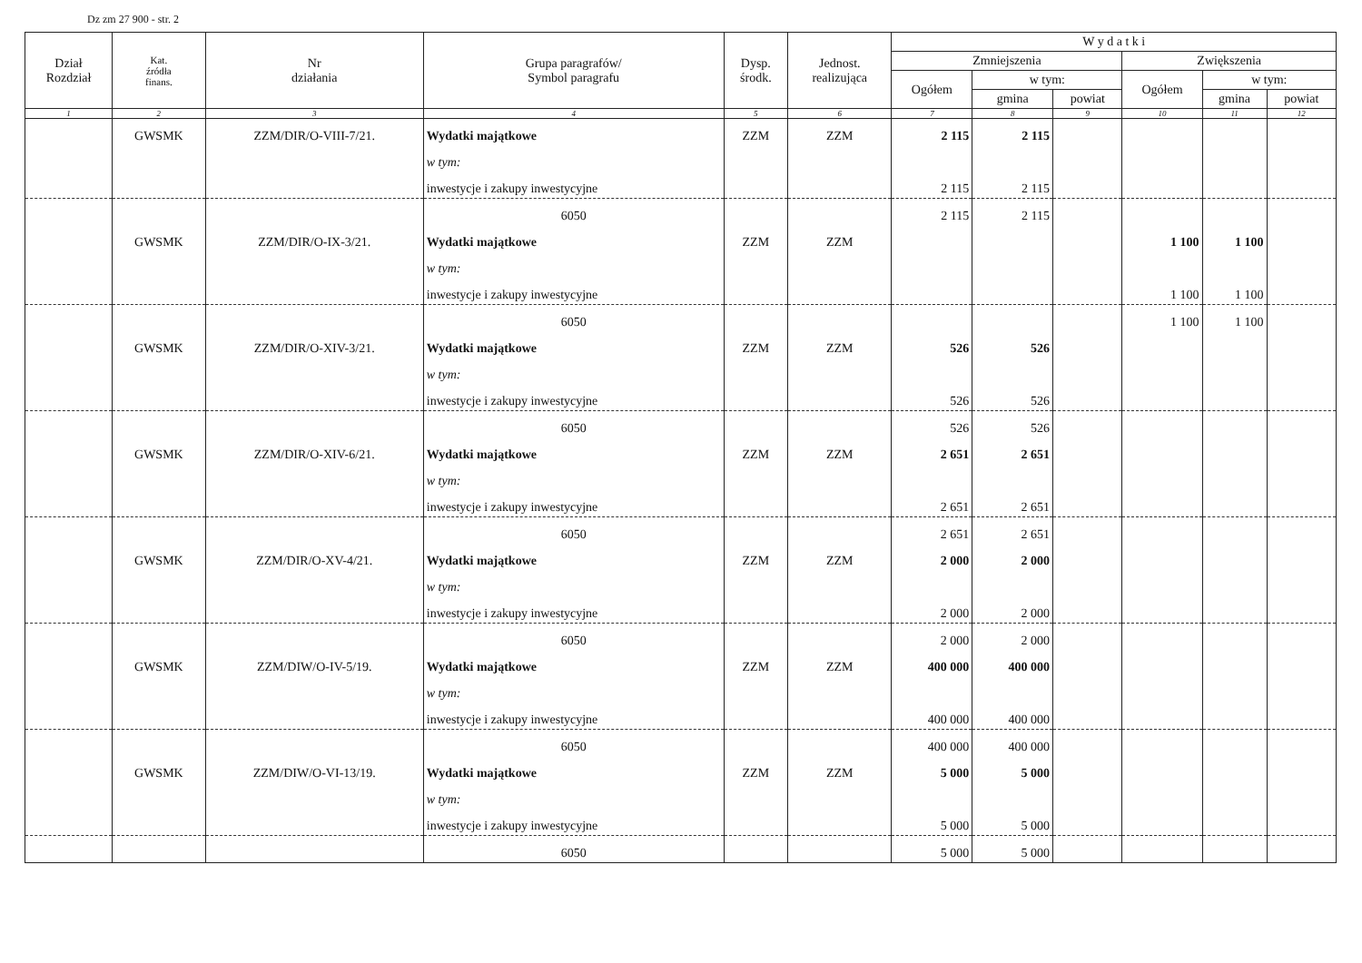Dz zm 27 900 - str. 2
| Dział Rozdział | Kat. źródła finans. | Nr działania | Grupa paragrafów/ Symbol paragrafu | Dysp. środk. | Jednost. realizująca | W y d a t k i | | | | | |
| --- | --- | --- | --- | --- | --- | --- | --- | --- | --- | --- | --- |
| | | | | | | Zmniejszenia | | | Zwiększenia | | |
| | | | | | | Ogółem | w tym: | | Ogółem | w tym: | |
| | | | | | | | gmina | powiat | | gmina | powiat |
| 1 | 2 | 3 | 4 | 5 | 6 | 7 | 8 | 9 | 10 | 11 | 12 |
| | GWSMK | ZZM/DIR/O-VIII-7/21. | Wydatki majątkowe | ZZM | ZZM | 2 115 | 2 115 | | | | |
| | | | w tym: | | | | | | | | |
| | | | inwestycje i zakupy inwestycyjne | | | 2 115 | 2 115 | | | | |
| | | | 6050 | | | 2 115 | 2 115 | | | | |
| | GWSMK | ZZM/DIR/O-IX-3/21. | Wydatki majątkowe | ZZM | ZZM | | | | 1 100 | 1 100 | |
| | | | w tym: | | | | | | | | |
| | | | inwestycje i zakupy inwestycyjne | | | | | | 1 100 | 1 100 | |
| | | | 6050 | | | | | | 1 100 | 1 100 | |
| | GWSMK | ZZM/DIR/O-XIV-3/21. | Wydatki majątkowe | ZZM | ZZM | 526 | 526 | | | | |
| | | | w tym: | | | | | | | | |
| | | | inwestycje i zakupy inwestycyjne | | | 526 | 526 | | | | |
| | | | 6050 | | | 526 | 526 | | | | |
| | GWSMK | ZZM/DIR/O-XIV-6/21. | Wydatki majątkowe | ZZM | ZZM | 2 651 | 2 651 | | | | |
| | | | w tym: | | | | | | | | |
| | | | inwestycje i zakupy inwestycyjne | | | 2 651 | 2 651 | | | | |
| | | | 6050 | | | 2 651 | 2 651 | | | | |
| | GWSMK | ZZM/DIR/O-XV-4/21. | Wydatki majątkowe | ZZM | ZZM | 2 000 | 2 000 | | | | |
| | | | w tym: | | | | | | | | |
| | | | inwestycje i zakupy inwestycyjne | | | 2 000 | 2 000 | | | | |
| | | | 6050 | | | 2 000 | 2 000 | | | | |
| | GWSMK | ZZM/DIW/O-IV-5/19. | Wydatki majątkowe | ZZM | ZZM | 400 000 | 400 000 | | | | |
| | | | w tym: | | | | | | | | |
| | | | inwestycje i zakupy inwestycyjne | | | 400 000 | 400 000 | | | | |
| | | | 6050 | | | 400 000 | 400 000 | | | | |
| | GWSMK | ZZM/DIW/O-VI-13/19. | Wydatki majątkowe | ZZM | ZZM | 5 000 | 5 000 | | | | |
| | | | w tym: | | | | | | | | |
| | | | inwestycje i zakupy inwestycyjne | | | 5 000 | 5 000 | | | | |
| | | | 6050 | | | 5 000 | 5 000 | | | | |